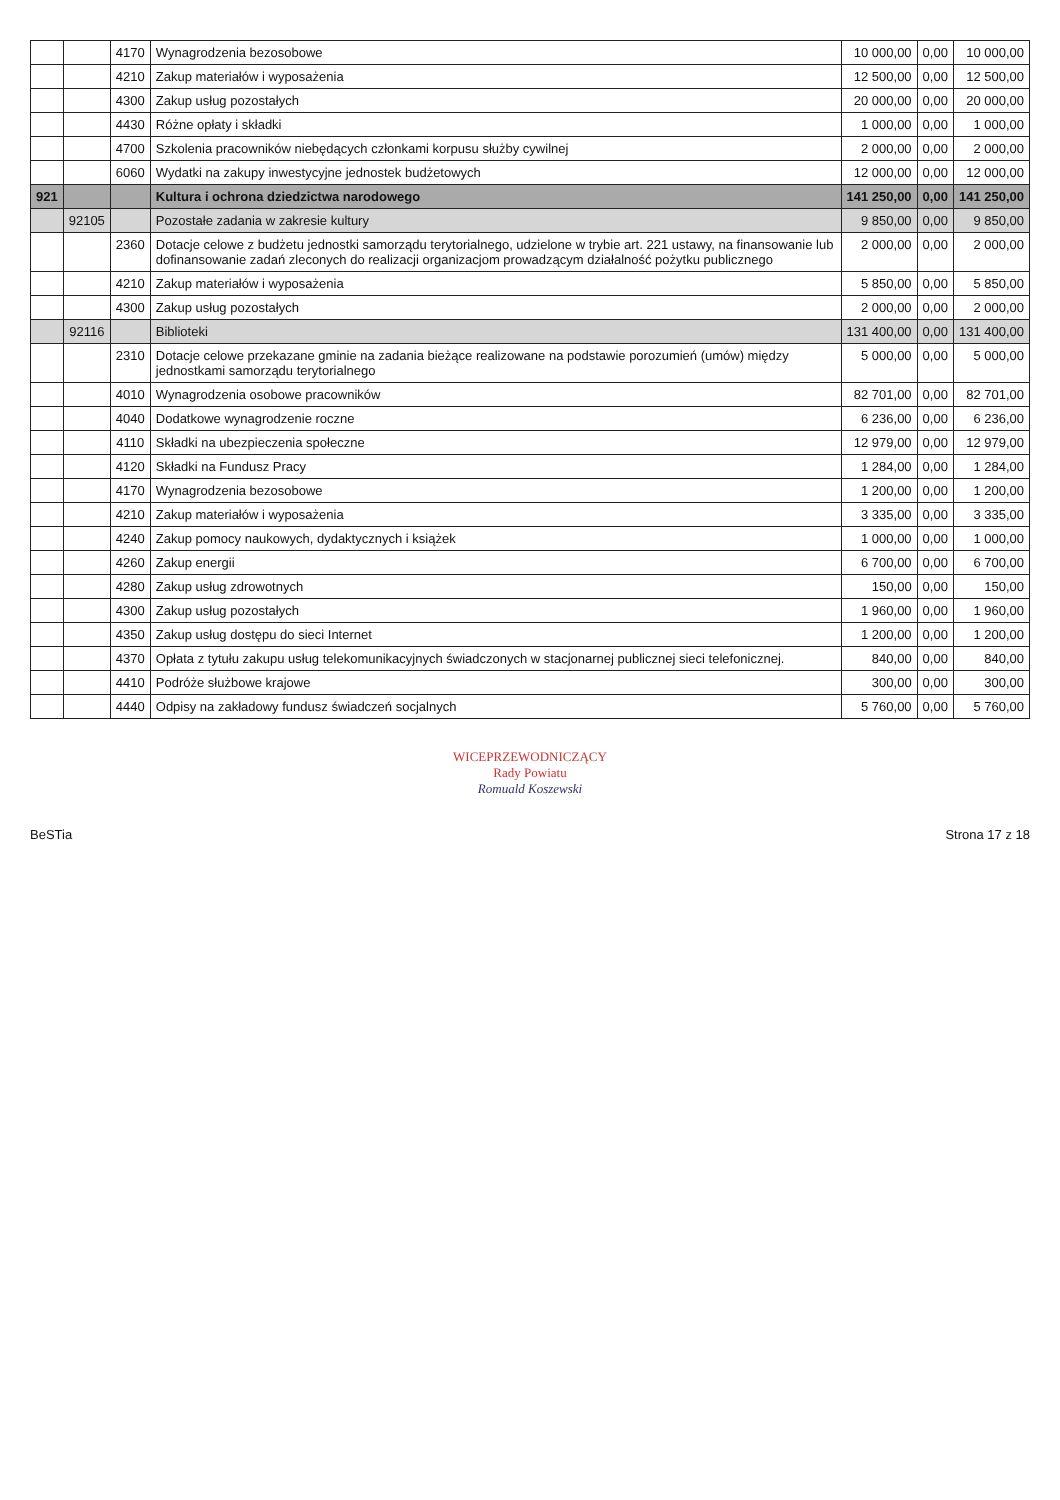| | | 4170 | Wynagrodzenia bezosobowe | 10 000,00 | 0,00 | 10 000,00 |
| | | 4210 | Zakup materiałów i wyposażenia | 12 500,00 | 0,00 | 12 500,00 |
| | | 4300 | Zakup usług pozostałych | 20 000,00 | 0,00 | 20 000,00 |
| | | 4430 | Różne opłaty i składki | 1 000,00 | 0,00 | 1 000,00 |
| | | 4700 | Szkolenia pracowników niebędących członkami korpusu służby cywilnej | 2 000,00 | 0,00 | 2 000,00 |
| | | 6060 | Wydatki na zakupy inwestycyjne jednostek budżetowych | 12 000,00 | 0,00 | 12 000,00 |
| 921 | | | Kultura i ochrona dziedzictwa narodowego | 141 250,00 | 0,00 | 141 250,00 |
| | 92105 | | Pozostałe zadania w zakresie kultury | 9 850,00 | 0,00 | 9 850,00 |
| | | 2360 | Dotacje celowe z budżetu jednostki samorządu terytorialnego, udzielone w trybie art. 221 ustawy, na finansowanie lub dofinansowanie zadań zleconych do realizacji organizacjom prowadzącym działalność pożytku publicznego | 2 000,00 | 0,00 | 2 000,00 |
| | | 4210 | Zakup materiałów i wyposażenia | 5 850,00 | 0,00 | 5 850,00 |
| | | 4300 | Zakup usług pozostałych | 2 000,00 | 0,00 | 2 000,00 |
| | 92116 | | Biblioteki | 131 400,00 | 0,00 | 131 400,00 |
| | | 2310 | Dotacje celowe przekazane gminie na zadania bieżące realizowane na podstawie porozumień (umów) między jednostkami samorządu terytorialnego | 5 000,00 | 0,00 | 5 000,00 |
| | | 4010 | Wynagrodzenia osobowe pracowników | 82 701,00 | 0,00 | 82 701,00 |
| | | 4040 | Dodatkowe wynagrodzenie roczne | 6 236,00 | 0,00 | 6 236,00 |
| | | 4110 | Składki na ubezpieczenia społeczne | 12 979,00 | 0,00 | 12 979,00 |
| | | 4120 | Składki na Fundusz Pracy | 1 284,00 | 0,00 | 1 284,00 |
| | | 4170 | Wynagrodzenia bezosobowe | 1 200,00 | 0,00 | 1 200,00 |
| | | 4210 | Zakup materiałów i wyposażenia | 3 335,00 | 0,00 | 3 335,00 |
| | | 4240 | Zakup pomocy naukowych, dydaktycznych i książek | 1 000,00 | 0,00 | 1 000,00 |
| | | 4260 | Zakup energii | 6 700,00 | 0,00 | 6 700,00 |
| | | 4280 | Zakup usług zdrowotnych | 150,00 | 0,00 | 150,00 |
| | | 4300 | Zakup usług pozostałych | 1 960,00 | 0,00 | 1 960,00 |
| | | 4350 | Zakup usług dostępu do sieci Internet | 1 200,00 | 0,00 | 1 200,00 |
| | | 4370 | Opłata z tytułu zakupu usług telekomunikacyjnych świadczonych w stacjonarnej publicznej sieci telefonicznej. | 840,00 | 0,00 | 840,00 |
| | | 4410 | Podróże służbowe krajowe | 300,00 | 0,00 | 300,00 |
| | | 4440 | Odpisy na zakładowy fundusz świadczeń socjalnych | 5 760,00 | 0,00 | 5 760,00 |
WICEPRZEWODNICZĄCY
Rady Powiatu
Romuald Koszewski
BeSTia Strona 17 z 18